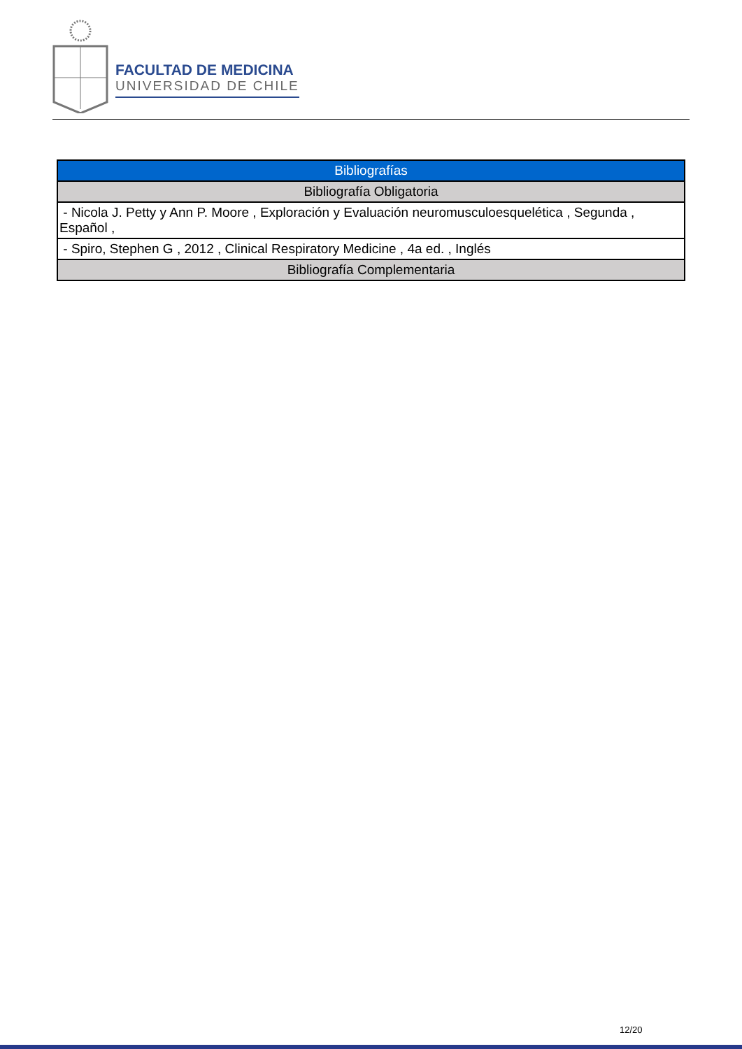FACULTAD DE MEDICINA
UNIVERSIDAD DE CHILE
| Bibliografías |
| Bibliografía Obligatoria |
| - Nicola J. Petty y Ann P. Moore , Exploración y Evaluación neuromusculoesquelética , Segunda , Español , |
| - Spiro, Stephen G , 2012 , Clinical Respiratory Medicine , 4a ed. , Inglés |
| Bibliografía Complementaria |
12/20